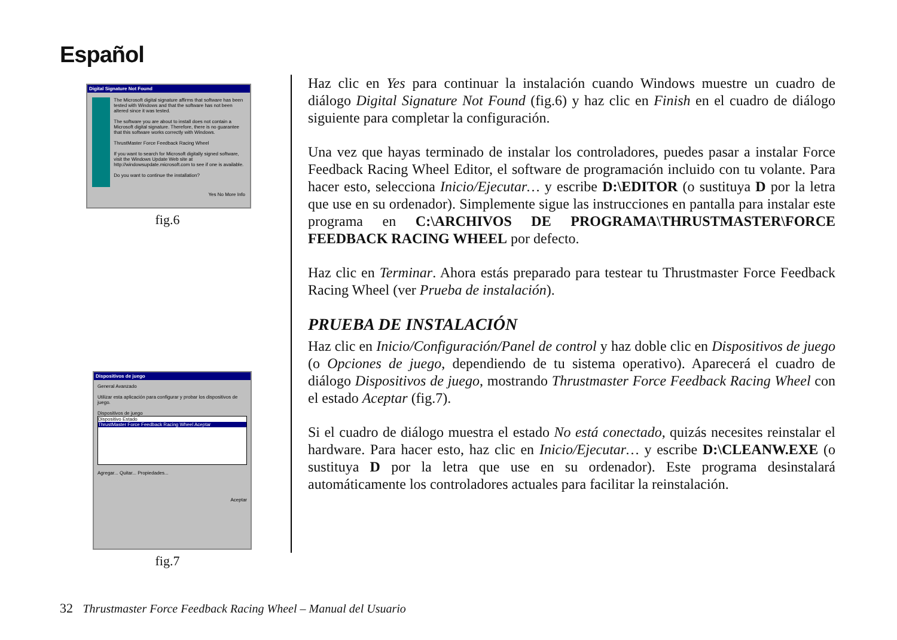Español
Digital Signature Not Found
The Microsoft digital signature affirms that software has been tested with Windows and that the software has not been altered since it was tested.
The software you are about to install does not contain a Microsoft digital signature. Therefore, there is no guarantee that this software works correctly with Windows.
ThrustMaster Force Feedback Racing Wheel
If you want to search for Microsoft digitally signed software, visit the Windows Update Web site at http://windowsupdate.microsoft.com to see if one is available.
Do you want to continue the installation?
Yes No More Info
fig.6
Dispositivos de juego
General Avanzado
Utilizar esta aplicación para configurar y probar los dispositivos de juego.
Dispositivos de juego
Dispositivo Estado
ThrustMaster Force Feedback Racing Wheel Aceptar
Agregar... Quitar... Propiedades...
Aceptar
fig.7
Haz clic en Yes para continuar la instalación cuando Windows muestre un cuadro de diálogo Digital Signature Not Found (fig.6) y haz clic en Finish en el cuadro de diálogo siguiente para completar la configuración.
Una vez que hayas terminado de instalar los controladores, puedes pasar a instalar Force Feedback Racing Wheel Editor, el software de programación incluido con tu volante. Para hacer esto, selecciona Inicio/Ejecutar… y escribe D:\EDITOR (o sustituya D por la letra que use en su ordenador). Simplemente sigue las instrucciones en pantalla para instalar este programa en C:\ARCHIVOS DE PROGRAMA\THRUSTMASTER\FORCE FEEDBACK RACING WHEEL por defecto.
Haz clic en Terminar. Ahora estás preparado para testear tu Thrustmaster Force Feedback Racing Wheel (ver Prueba de instalación).
PRUEBA DE INSTALACIÓN
Haz clic en Inicio/Configuración/Panel de control y haz doble clic en Dispositivos de juego (o Opciones de juego, dependiendo de tu sistema operativo). Aparecerá el cuadro de diálogo Dispositivos de juego, mostrando Thrustmaster Force Feedback Racing Wheel con el estado Aceptar (fig.7).
Si el cuadro de diálogo muestra el estado No está conectado, quizás necesites reinstalar el hardware. Para hacer esto, haz clic en Inicio/Ejecutar… y escribe D:\CLEANW.EXE (o sustituya D por la letra que use en su ordenador). Este programa desinstalará automáticamente los controladores actuales para facilitar la reinstalación.
32 Thrustmaster Force Feedback Racing Wheel – Manual del Usuario